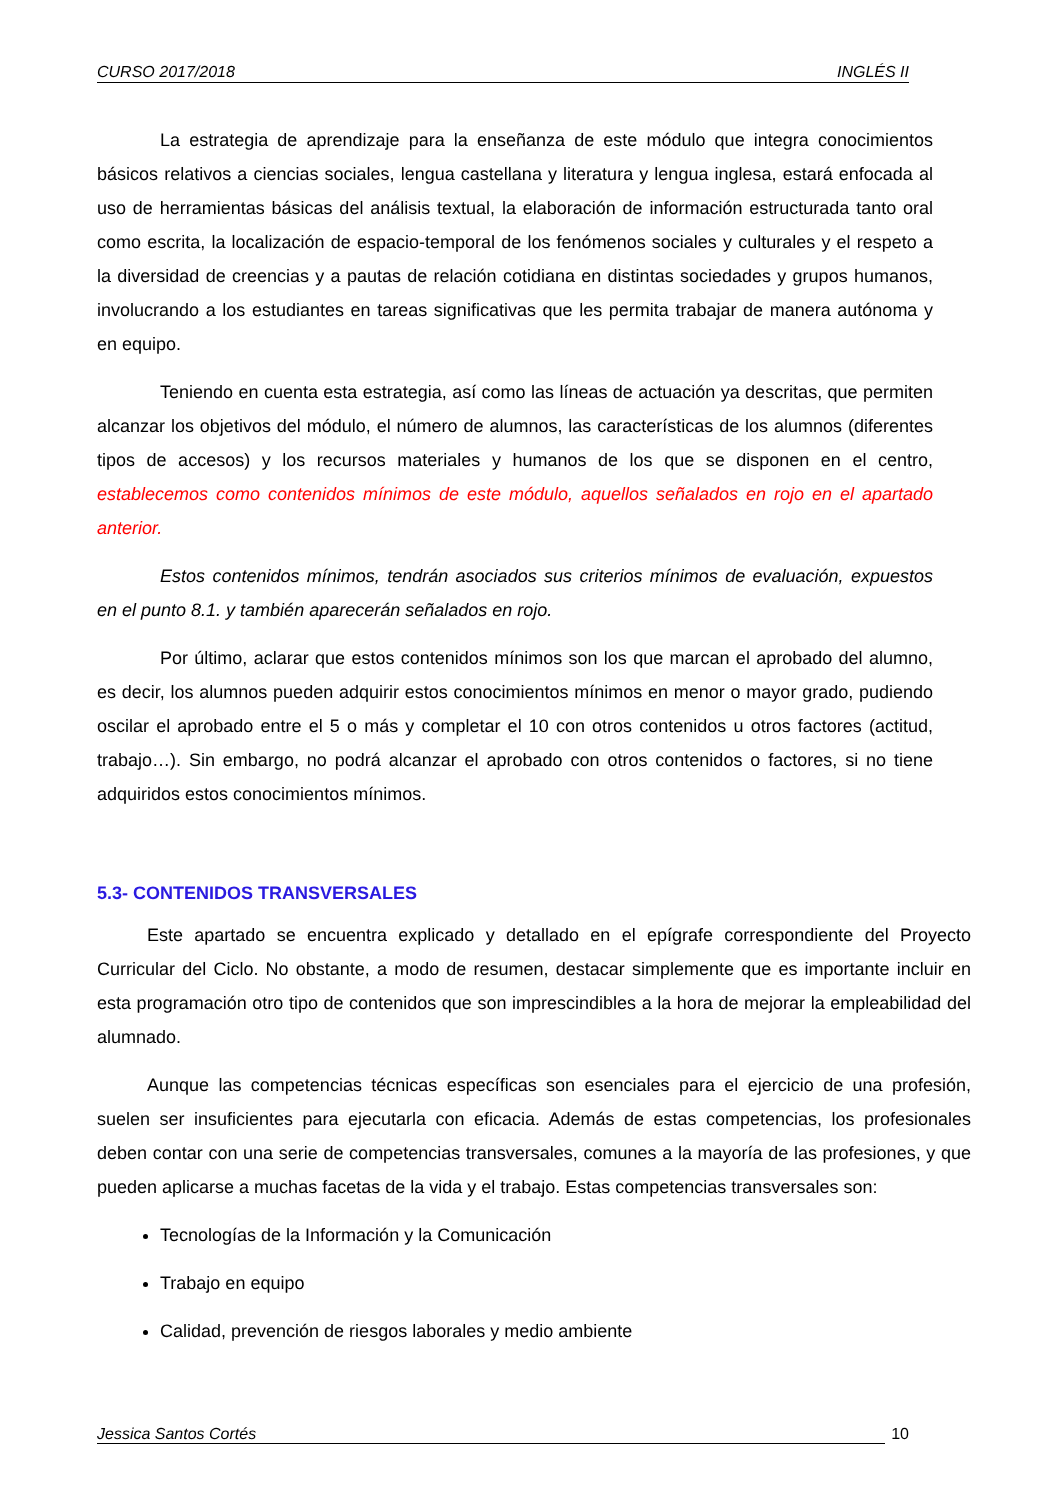CURSO 2017/2018 INGLÉS II
La estrategia de aprendizaje para la enseñanza de este módulo que integra conocimientos básicos relativos a ciencias sociales, lengua castellana y literatura y lengua inglesa, estará enfocada al uso de herramientas básicas del análisis textual, la elaboración de información estructurada tanto oral como escrita, la localización de espacio-temporal de los fenómenos sociales y culturales y el respeto a la diversidad de creencias y a pautas de relación cotidiana en distintas sociedades y grupos humanos, involucrando a los estudiantes en tareas significativas que les permita trabajar de manera autónoma y en equipo.
Teniendo en cuenta esta estrategia, así como las líneas de actuación ya descritas, que permiten alcanzar los objetivos del módulo, el número de alumnos, las características de los alumnos (diferentes tipos de accesos) y los recursos materiales y humanos de los que se disponen en el centro, establecemos como contenidos mínimos de este módulo, aquellos señalados en rojo en el apartado anterior.
Estos contenidos mínimos, tendrán asociados sus criterios mínimos de evaluación, expuestos en el punto 8.1. y también aparecerán señalados en rojo.
Por último, aclarar que estos contenidos mínimos son los que marcan el aprobado del alumno, es decir, los alumnos pueden adquirir estos conocimientos mínimos en menor o mayor grado, pudiendo oscilar el aprobado entre el 5 o más y completar el 10 con otros contenidos u otros factores (actitud, trabajo…). Sin embargo, no podrá alcanzar el aprobado con otros contenidos o factores, si no tiene adquiridos estos conocimientos mínimos.
5.3- CONTENIDOS TRANSVERSALES
Este apartado se encuentra explicado y detallado en el epígrafe correspondiente del Proyecto Curricular del Ciclo. No obstante, a modo de resumen, destacar simplemente que es importante incluir en esta programación otro tipo de contenidos que son imprescindibles a la hora de mejorar la empleabilidad del alumnado.
Aunque las competencias técnicas específicas son esenciales para el ejercicio de una profesión, suelen ser insuficientes para ejecutarla con eficacia. Además de estas competencias, los profesionales deben contar con una serie de competencias transversales, comunes a la mayoría de las profesiones, y que pueden aplicarse a muchas facetas de la vida y el trabajo. Estas competencias transversales son:
Tecnologías de la Información y la Comunicación
Trabajo en equipo
Calidad, prevención de riesgos laborales y medio ambiente
Jessica Santos Cortés 10